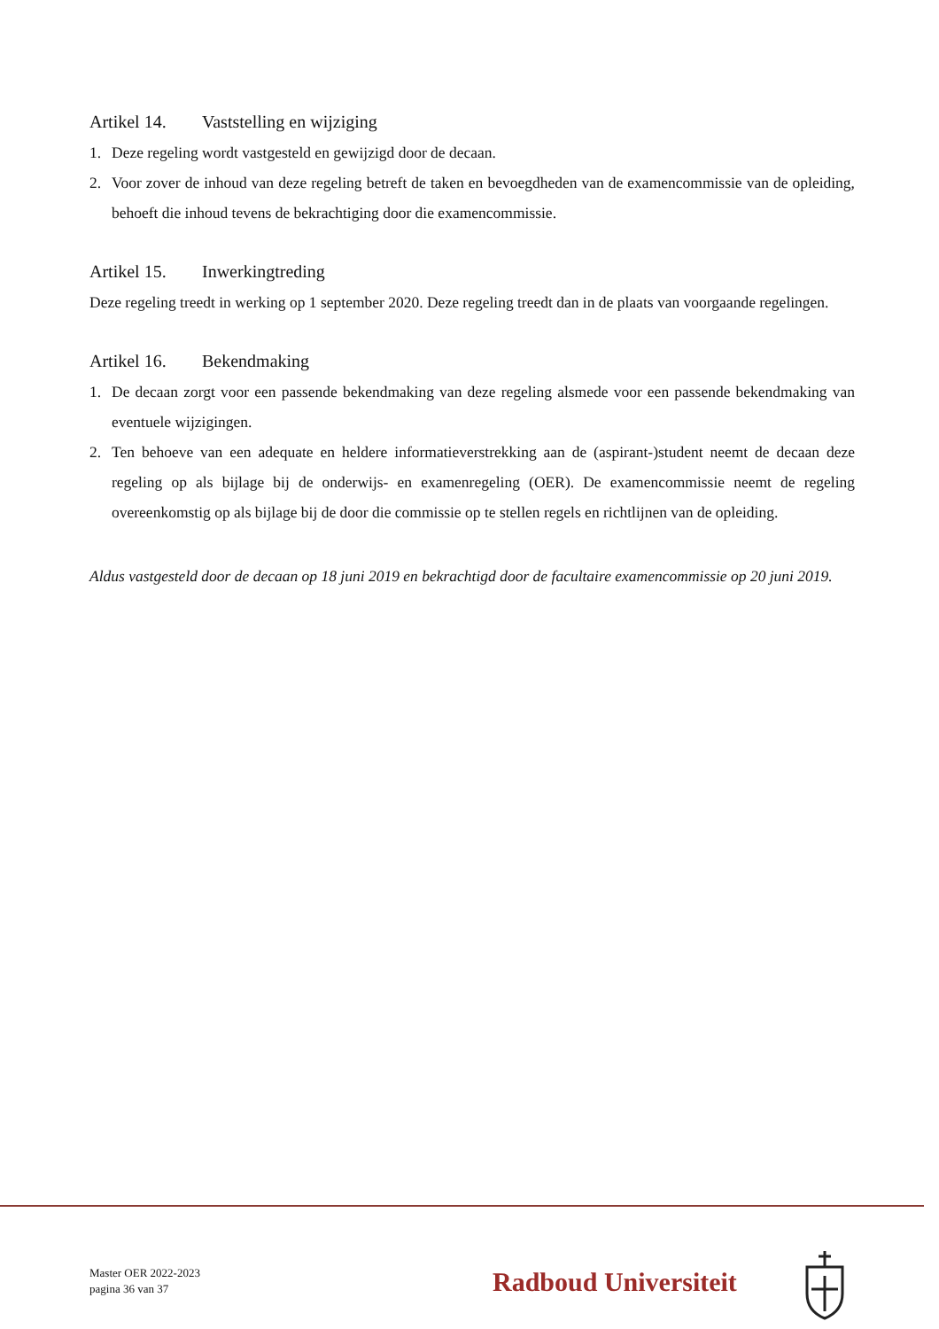Artikel 14. Vaststelling en wijziging
1. Deze regeling wordt vastgesteld en gewijzigd door de decaan.
2. Voor zover de inhoud van deze regeling betreft de taken en bevoegdheden van de examencommissie van de opleiding, behoeft die inhoud tevens de bekrachtiging door die examencommissie.
Artikel 15. Inwerkingtreding
Deze regeling treedt in werking op 1 september 2020. Deze regeling treedt dan in de plaats van voorgaande regelingen.
Artikel 16. Bekendmaking
1. De decaan zorgt voor een passende bekendmaking van deze regeling alsmede voor een passende bekendmaking van eventuele wijzigingen.
2. Ten behoeve van een adequate en heldere informatieverstrekking aan de (aspirant-)student neemt de decaan deze regeling op als bijlage bij de onderwijs- en examenregeling (OER). De examencommissie neemt de regeling overeenkomstig op als bijlage bij de door die commissie op te stellen regels en richtlijnen van de opleiding.
Aldus vastgesteld door de decaan op 18 juni 2019 en bekrachtigd door de facultaire examencommissie op 20 juni 2019.
Master OER 2022-2023
pagina 36 van 37
Radboud Universiteit